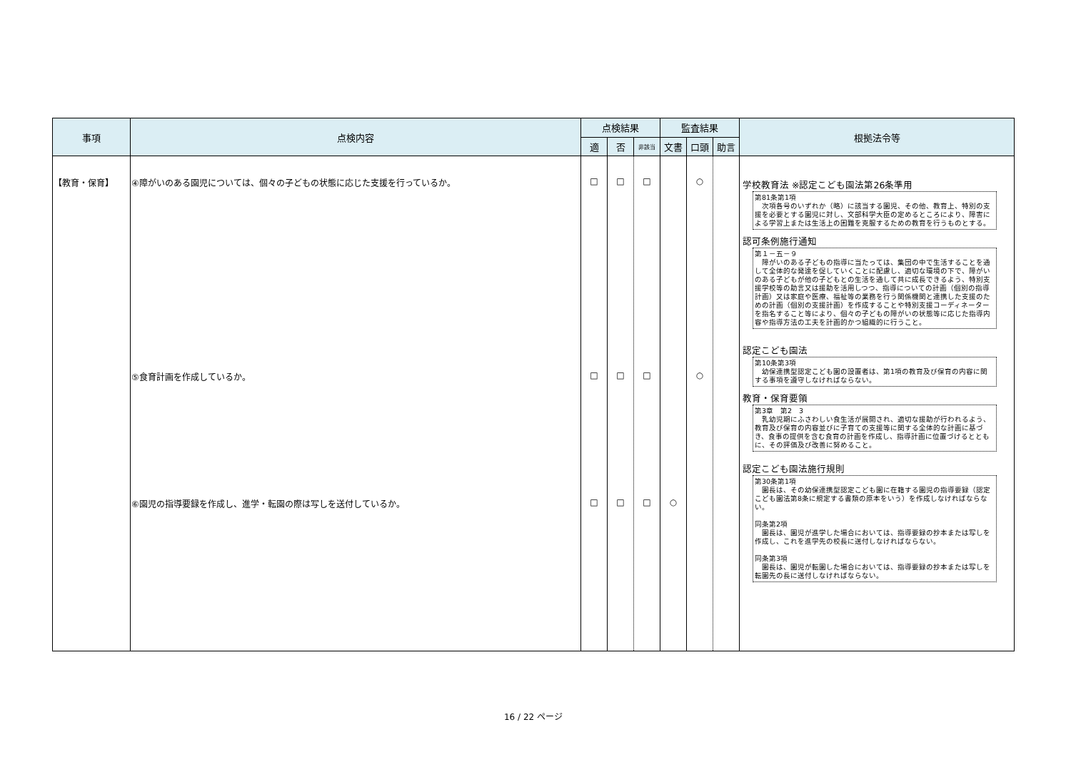| 事項 | 点検内容 | 点検結果 | | | 監査結果 | | | 根拠法令等 |
| --- | --- | --- | --- | --- | --- | --- | --- | --- |
| | | 適 | 否 | 非該当 | 文書 | 口頭 | 助言 | |
| 【教育・保育】 | ④障がいのある園児については、個々の子どもの状態に応じた支援を行っているか。 ⑤食育計画を作成しているか。 ⑥園児の指導要録を作成し、進学・転園の際は写しを送付しているか。 | □ □ □ | □ □ □ | □ □ □ | ○ | ○ ○ | | 学校教育法 ※認定こども園法第26条準用 第81条第1項 次項各号のいずれか（略）に該当する園児、その他、教育上、特別の支援を必要とする園児に対し、文部科学大臣の定めるところにより、障害による学習上または生活上の困難を克服するための教育を行うものとする。 認可条例施行通知 第１－五－９ 障がいのある子どもの指導に当たっては、集団の中で生活することを通して全体的な発達を促していくことに配慮し、適切な環境の下で、障がいのある子どもが他の子どもとの生活を通して共に成長できるよう、特別支援学校等の助言又は援助を活用しつつ、指導についての計画（個別の指導計画）又は家庭や医療、福祉等の業務を行う関係機関と連携した支援のための計画（個別の支援計画）を作成することや特別支援コーディネーターを指名すること等により、個々の子どもの障がいの状態等に応じた指導内容や指導方法の工夫を計画的かつ組織的に行うこと。 認定こども園法 第10条第3項 幼保連携型認定こども園の設置者は、第1項の教育及び保育の内容に関する事項を遵守しなければならない。 教育・保育要領 第3章 第2 3 乳幼児期にふさわしい食生活が展開され、適切な援助が行われるよう、教育及び保育の内容並びに子育ての支援等に関する全体的な計画に基づき、食事の提供を含む食育の計画を作成し、指導計画に位置づけるとともに、その評価及び改善に努めること。 認定こども園法施行規則 第30条第1項 園長は、その幼保連携型認定こども園に在籍する園児の指導要録（認定こども園法第8条に規定する書類の原本をいう）を作成しなければならない。 同条第2項 園長は、園児が進学した場合においては、指導要録の抄本または写しを作成し、これを進学先の校長に送付しなければならない。 同条第3項 園長は、園児が転園した場合においては、指導要録の抄本または写しを転園先の長に送付しなければならない。 |
16 / 22 ページ